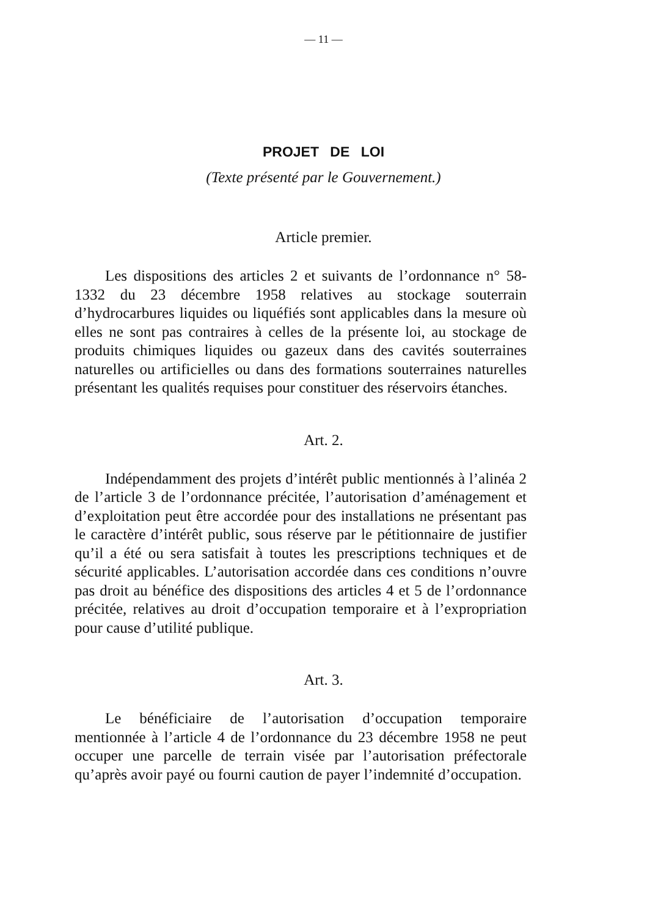— 11 —
PROJET DE LOI
(Texte présenté par le Gouvernement.)
Article premier.
Les dispositions des articles 2 et suivants de l’ordonnance n° 58-1332 du 23 décembre 1958 relatives au stockage souterrain d’hydrocarbures liquides ou liquéfiés sont applicables dans la mesure où elles ne sont pas contraires à celles de la présente loi, au stockage de produits chimiques liquides ou gazeux dans des cavités souterraines naturelles ou artificielles ou dans des formations souterraines naturelles présentant les qualités requises pour constituer des réservoirs étanches.
Art. 2.
Indépendamment des projets d’intérêt public mentionnés à l’alinéa 2 de l’article 3 de l’ordonnance précitée, l’autorisation d’aménagement et d’exploitation peut être accordée pour des installations ne présentant pas le caractère d’intérêt public, sous réserve par le pétitionnaire de justifier qu’il a été ou sera satisfait à toutes les prescriptions techniques et de sécurité applicables. L’autorisation accordée dans ces conditions n’ouvre pas droit au bénéfice des dispositions des articles 4 et 5 de l’ordonnance précitée, relatives au droit d’occupation temporaire et à l’expropriation pour cause d’utilité publique.
Art. 3.
Le bénéficiaire de l’autorisation d’occupation temporaire mentionnée à l’article 4 de l’ordonnance du 23 décembre 1958 ne peut occuper une parcelle de terrain visée par l’autorisation préfectorale qu’après avoir payé ou fourni caution de payer l’indemnité d’occupation.